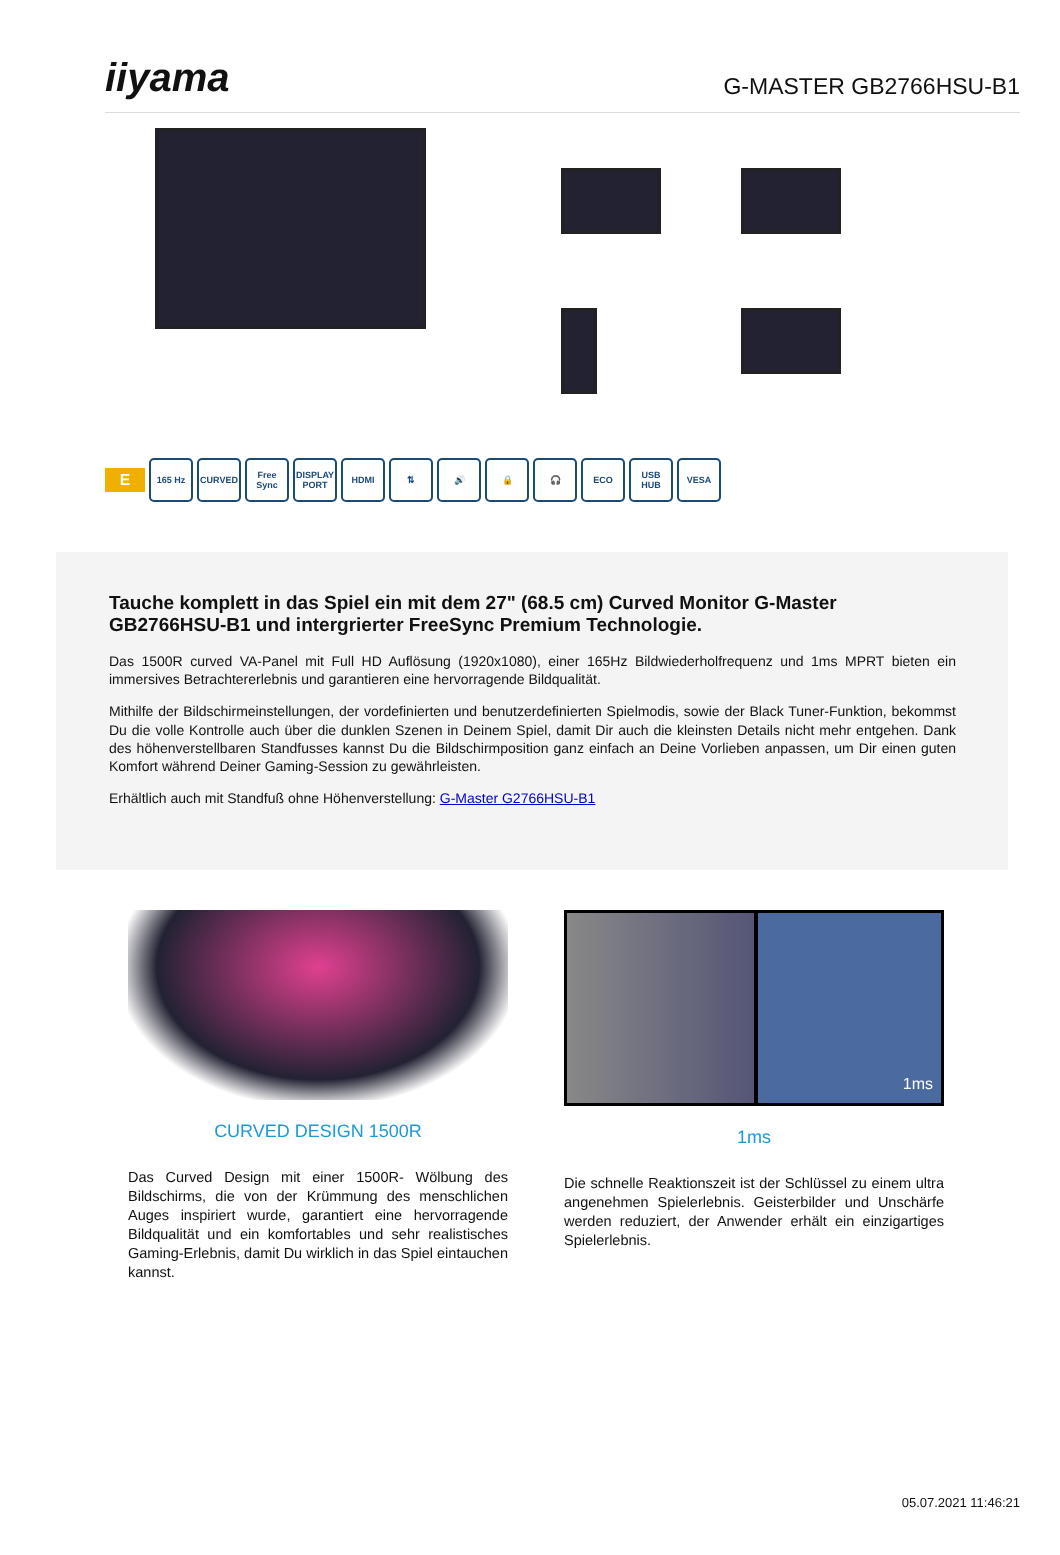iiyama
G-MASTER GB2766HSU-B1
E
165 Hz CURVED
Free Sync
DISPLAY PORT
HDMI ⇅ 🔊 🔒 🎧 ECO USB HUB VESA
Tauche komplett in das Spiel ein mit dem 27" (68.5 cm) Curved Monitor G-Master GB2766HSU-B1 und intergrierter FreeSync Premium Technologie.
Das 1500R curved VA-Panel mit Full HD Auflösung (1920x1080), einer 165Hz Bildwiederholfrequenz und 1ms MPRT bieten ein immersives Betrachtererlebnis und garantieren eine hervorragende Bildqualität.
Mithilfe der Bildschirmeinstellungen, der vordefinierten und benutzerdefinierten Spielmodis, sowie der Black Tuner-Funktion, bekommst Du die volle Kontrolle auch über die dunklen Szenen in Deinem Spiel, damit Dir auch die kleinsten Details nicht mehr entgehen. Dank des höhenverstellbaren Standfusses kannst Du die Bildschirmposition ganz einfach an Deine Vorlieben anpassen, um Dir einen guten Komfort während Deiner Gaming-Session zu gewährleisten.
Erhältlich auch mit Standfuß ohne Höhenverstellung: G-Master G2766HSU-B1
CURVED DESIGN 1500R
Das Curved Design mit einer 1500R- Wölbung des Bildschirms, die von der Krümmung des menschlichen Auges inspiriert wurde, garantiert eine hervorragende Bildqualität und ein komfortables und sehr realistisches Gaming-Erlebnis, damit Du wirklich in das Spiel eintauchen kannst.
1ms
1ms
Die schnelle Reaktionszeit ist der Schlüssel zu einem ultra angenehmen Spielerlebnis. Geisterbilder und Unschärfe werden reduziert, der Anwender erhält ein einzigartiges Spielerlebnis.
05.07.2021 11:46:21